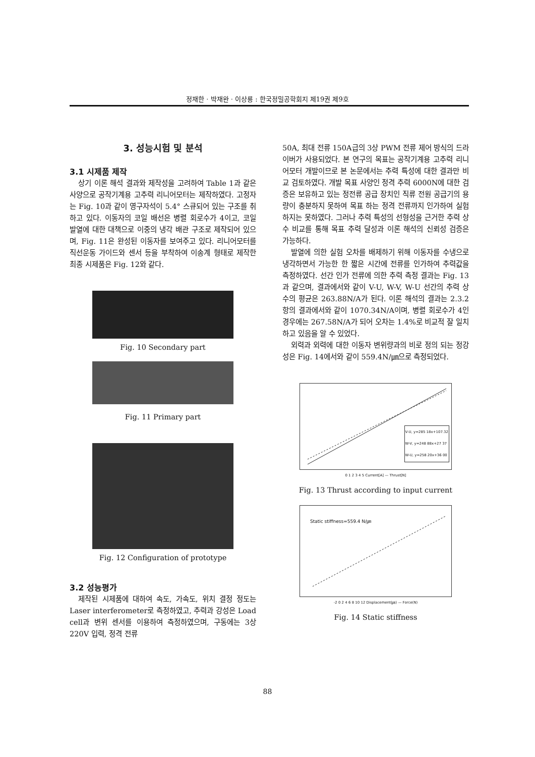정재한 · 박재완 · 이상룡 : 한국정밀공학회지 제19권 제9호
3. 성능시험 및 분석
3.1 시제품 제작
상기 이론 해석 결과와 제작성을 고려하여 Table 1과 같은 사양으로 공작기계용 고추력 리니어모터는 제작하였다. 고정자는 Fig. 10과 같이 영구자석이 5.4° 스큐되어 있는 구조를 취하고 있다. 이동자의 코일 배선은 병렬 회로수가 4이고, 코일 발열에 대한 대책으로 이중의 냉각 배관 구조로 제작되어 있으며, Fig. 11은 완성된 이동자를 보여주고 있다. 리니어모터를 직선운동 가이드와 센서 등을 부착하여 이송계 형태로 제작한 최종 시제품은 Fig. 12와 같다.
Fig. 10 Secondary part
Fig. 11 Primary part
Fig. 12 Configuration of prototype
3.2 성능평가
제작된 시제품에 대하여 속도, 가속도, 위치 결정 정도는 Laser interferometer로 측정하였고, 추력과 강성은 Load cell과 변위 센서를 이용하여 측정하였으며, 구동에는 3상 220V 입력, 정격 전류
50A, 최대 전류 150A급의 3상 PWM 전류 제어 방식의 드라이버가 사용되었다. 본 연구의 목표는 공작기계용 고추력 리니어모터 개발이므로 본 논문에서는 추력 특성에 대한 결과만 비교 검토하였다. 개발 목표 사양인 정격 추력 6000N에 대한 검증은 보유하고 있는 정전류 공급 장치인 직류 전원 공급기의 용량이 충분하지 못하여 목표 하는 정격 전류까지 인가하여 실험하지는 못하였다. 그러나 추력 특성의 선형성을 근거한 추력 상수 비교를 통해 목표 추력 달성과 이론 해석의 신뢰성 검증은 가능하다.
발열에 의한 실험 오차를 배제하기 위해 이동자를 수냉으로 냉각하면서 가능한 한 짧은 시간에 전류를 인가하여 추력값을 측정하였다. 선간 인가 전류에 의한 추력 측정 결과는 Fig. 13과 같으며, 결과에서와 같이 V-U, W-V, W-U 선간의 추력 상수의 평균은 263.88N/A가 된다. 이론 해석의 결과는 2.3.2항의 결과에서와 같이 1070.34N/A이며, 병렬 회로수가 4인 경우에는 267.58N/A가 되어 오차는 1.4%로 비교적 잘 일치하고 있음을 알 수 있었다.
외력과 외력에 대한 이동자 변위량과의 비로 정의 되는 정강성은 Fig. 14에서와 같이 559.4N/㎛으로 측정되었다.
V-U, y=285 18x+107.32
W-V, y=248 88x+27 37
W-U, y=258 20x+36 00
0 1 2 3 4 5 Current[A] — Thrust[N]
Fig. 13 Thrust according to input current
Static stiffness=559.4 N/㎛
-2 0 2 4 6 8 10 12 Displacement(㎛) — Force(N)
Fig. 14 Static stiffness
88